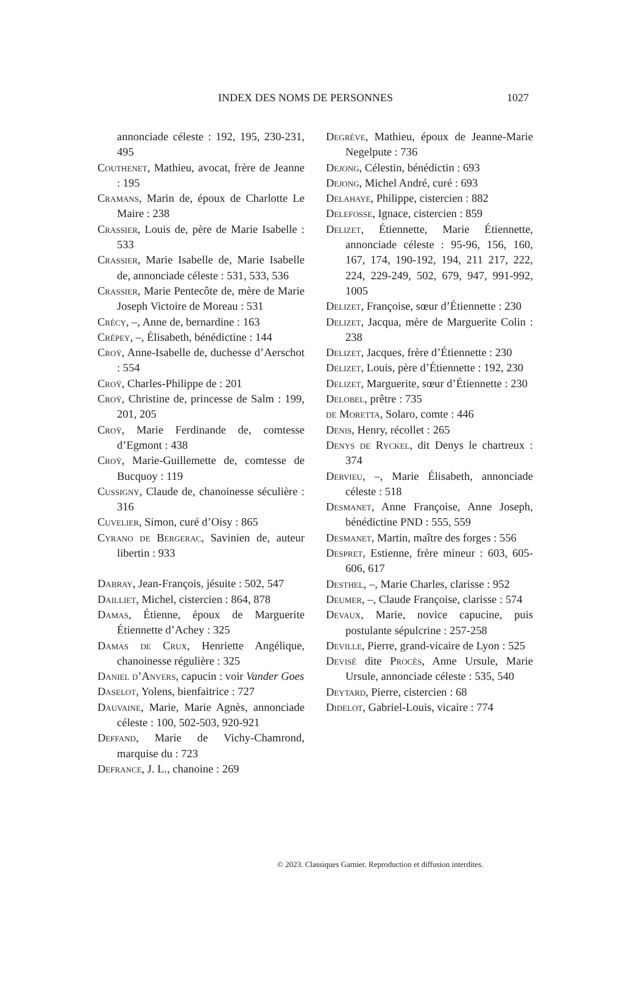INDEX DES NOMS DE PERSONNES 1027
annonciade céleste : 192, 195, 230-231, 495
Couthenet, Mathieu, avocat, frère de Jeanne : 195
Cramans, Marin de, époux de Charlotte Le Maire : 238
Crassier, Louis de, père de Marie Isabelle : 533
Crassier, Marie Isabelle de, Marie Isabelle de, annonciade céleste : 531, 533, 536
Crassier, Marie Pentecôte de, mère de Marie Joseph Victoire de Moreau : 531
Crécy, –, Anne de, bernardine : 163
Crépey, –, Élisabeth, bénédictine : 144
Croÿ, Anne-Isabelle de, duchesse d’Aerschot : 554
Croÿ, Charles-Philippe de : 201
Croÿ, Christine de, princesse de Salm : 199, 201, 205
Croÿ, Marie Ferdinande de, comtesse d’Egmont : 438
Croÿ, Marie-Guillemette de, comtesse de Bucquoy : 119
Cussigny, Claude de, chanoinesse séculière : 316
Cuvelier, Simon, curé d’Oisy : 865
Cyrano de Bergerac, Savinien de, auteur libertin : 933
Dabray, Jean-François, jésuite : 502, 547
Dailliet, Michel, cistercien : 864, 878
Damas, Étienne, époux de Marguerite Étiennette d’Achey : 325
Damas de Crux, Henriette Angélique, chanoinesse régulière : 325
Daniel d’Anvers, capucin : voir Vander Goes
Daselot, Yolens, bienfaitrice : 727
Dauvaine, Marie, Marie Agnès, annonciade céleste : 100, 502-503, 920-921
Deffand, Marie de Vichy-Chamrond, marquise du : 723
Defrance, J. L., chanoine : 269
Degrève, Mathieu, époux de Jeanne-Marie Negelpute : 736
Dejong, Célestin, bénédictin : 693
Dejong, Michel André, curé : 693
Delahaye, Philippe, cistercien : 882
Delefosse, Ignace, cistercien : 859
Delizet, Étiennette, Marie Étiennette, annonciade céleste : 95-96, 156, 160, 167, 174, 190-192, 194, 211 217, 222, 224, 229-249, 502, 679, 947, 991-992, 1005
Delizet, Françoise, sœur d’Étiennette : 230
Delizet, Jacqua, mère de Marguerite Colin : 238
Delizet, Jacques, frère d’Étiennette : 230
Delizet, Louis, père d’Étiennette : 192, 230
Delizet, Marguerite, sœur d’Étiennette : 230
Delobel, prêtre : 735
de Moretta, Solaro, comte : 446
Denis, Henry, récollet : 265
Denys de Ryckel, dit Denys le chartreux : 374
Dervieu, –, Marie Élisabeth, annonciade céleste : 518
Desmanet, Anne Françoise, Anne Joseph, bénédictine PND : 555, 559
Desmanet, Martin, maître des forges : 556
Despret, Estienne, frère mineur : 603, 605-606, 617
Desthel, –, Marie Charles, clarisse : 952
Deumer, –, Claude Françoise, clarisse : 574
Devaux, Marie, novice capucine, puis postulante sépulcrine : 257-258
Deville, Pierre, grand-vicaire de Lyon : 525
Devisé dite Procès, Anne Ursule, Marie Ursule, annonciade céleste : 535, 540
Deytard, Pierre, cistercien : 68
Didelot, Gabriel-Louis, vicaire : 774
© 2023. Classiques Garnier. Reproduction et diffusion interdites.